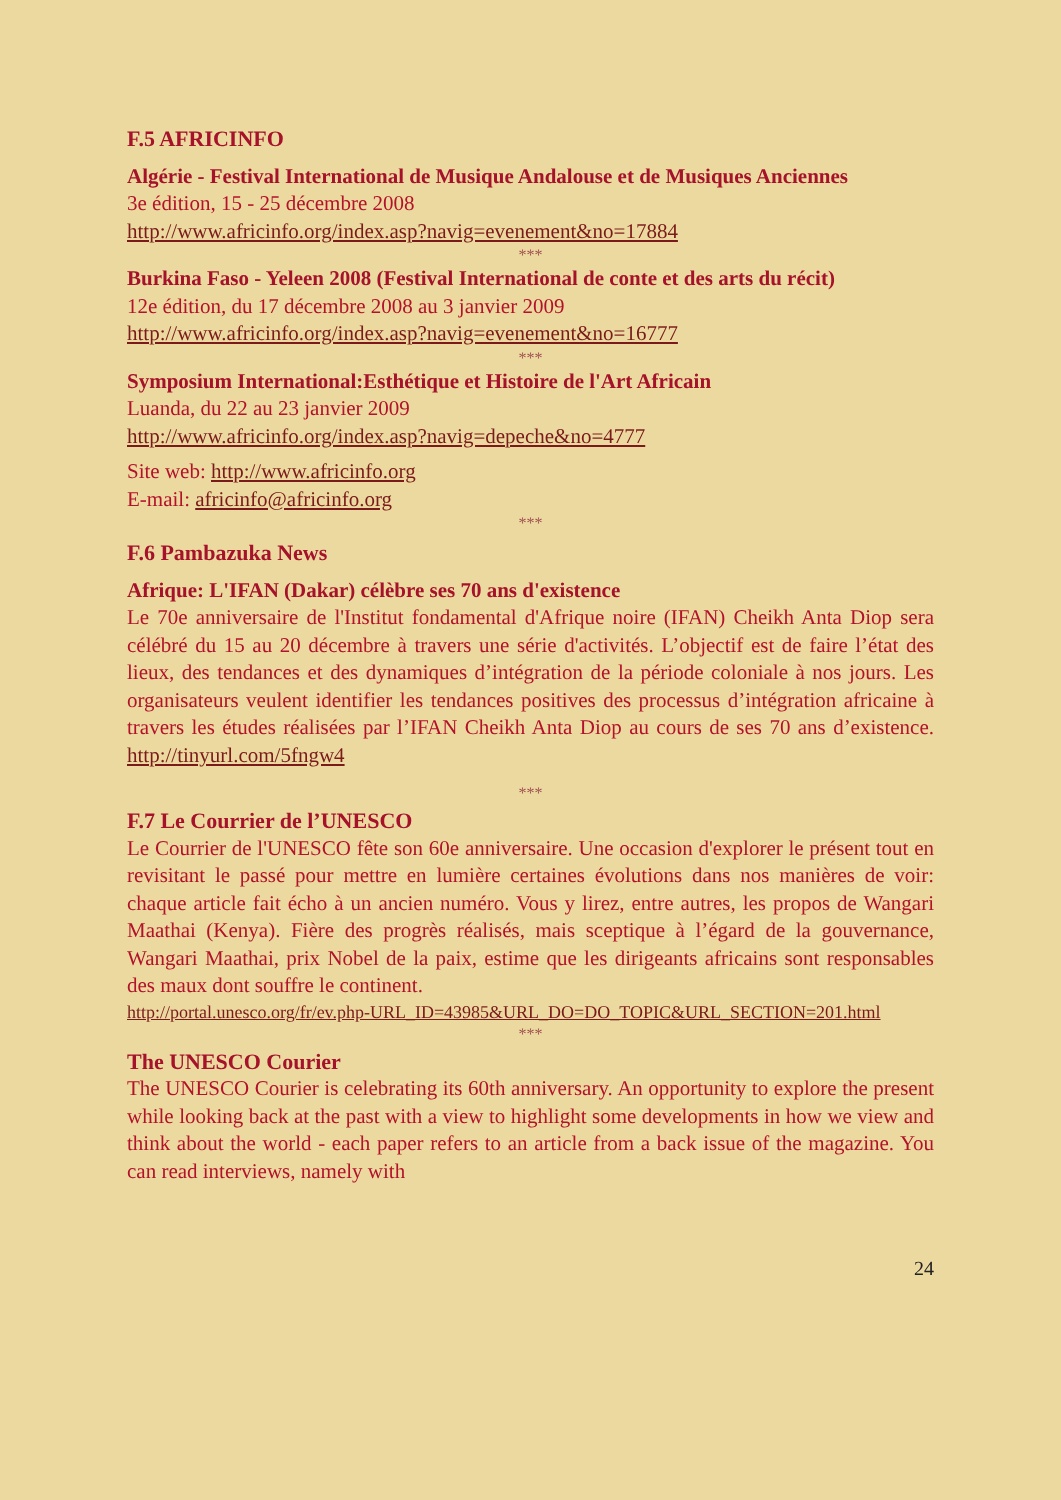F.5 AFRICINFO
Algérie - Festival International de Musique Andalouse et de Musiques Anciennes
3e édition, 15 - 25 décembre 2008
http://www.africinfo.org/index.asp?navig=evenement&no=17884
***
Burkina Faso - Yeleen 2008 (Festival International de conte et des arts du récit)
12e édition, du 17 décembre 2008 au 3 janvier 2009
http://www.africinfo.org/index.asp?navig=evenement&no=16777
***
Symposium International:Esthétique et Histoire de l'Art Africain
Luanda, du 22 au 23 janvier 2009
http://www.africinfo.org/index.asp?navig=depeche&no=4777
Site web: http://www.africinfo.org
E-mail: africinfo@africinfo.org
***
F.6 Pambazuka News
Afrique: L'IFAN (Dakar) célèbre ses 70 ans d'existence
Le 70e anniversaire de l'Institut fondamental d'Afrique noire (IFAN) Cheikh Anta Diop sera célébré du 15 au 20 décembre à travers une série d'activités. L’objectif est de faire l’état des lieux, des tendances et des dynamiques d’intégration de la période coloniale à nos jours. Les organisateurs veulent identifier les tendances positives des processus d’intégration africaine à travers les études réalisées par l’IFAN Cheikh Anta Diop au cours de ses 70 ans d’existence. http://tinyurl.com/5fngw4
***
F.7 Le Courrier de l’UNESCO
Le Courrier de l'UNESCO fête son 60e anniversaire. Une occasion d'explorer le présent tout en revisitant le passé pour mettre en lumière certaines évolutions dans nos manières de voir: chaque article fait écho à un ancien numéro. Vous y lirez, entre autres, les propos de Wangari Maathai (Kenya). Fière des progrès réalisés, mais sceptique à l’égard de la gouvernance, Wangari Maathai, prix Nobel de la paix, estime que les dirigeants africains sont responsables des maux dont souffre le continent.
http://portal.unesco.org/fr/ev.php-URL_ID=43985&URL_DO=DO_TOPIC&URL_SECTION=201.html
***
The UNESCO Courier
The UNESCO Courier is celebrating its 60th anniversary. An opportunity to explore the present while looking back at the past with a view to highlight some developments in how we view and think about the world - each paper refers to an article from a back issue of the magazine. You can read interviews, namely with
24